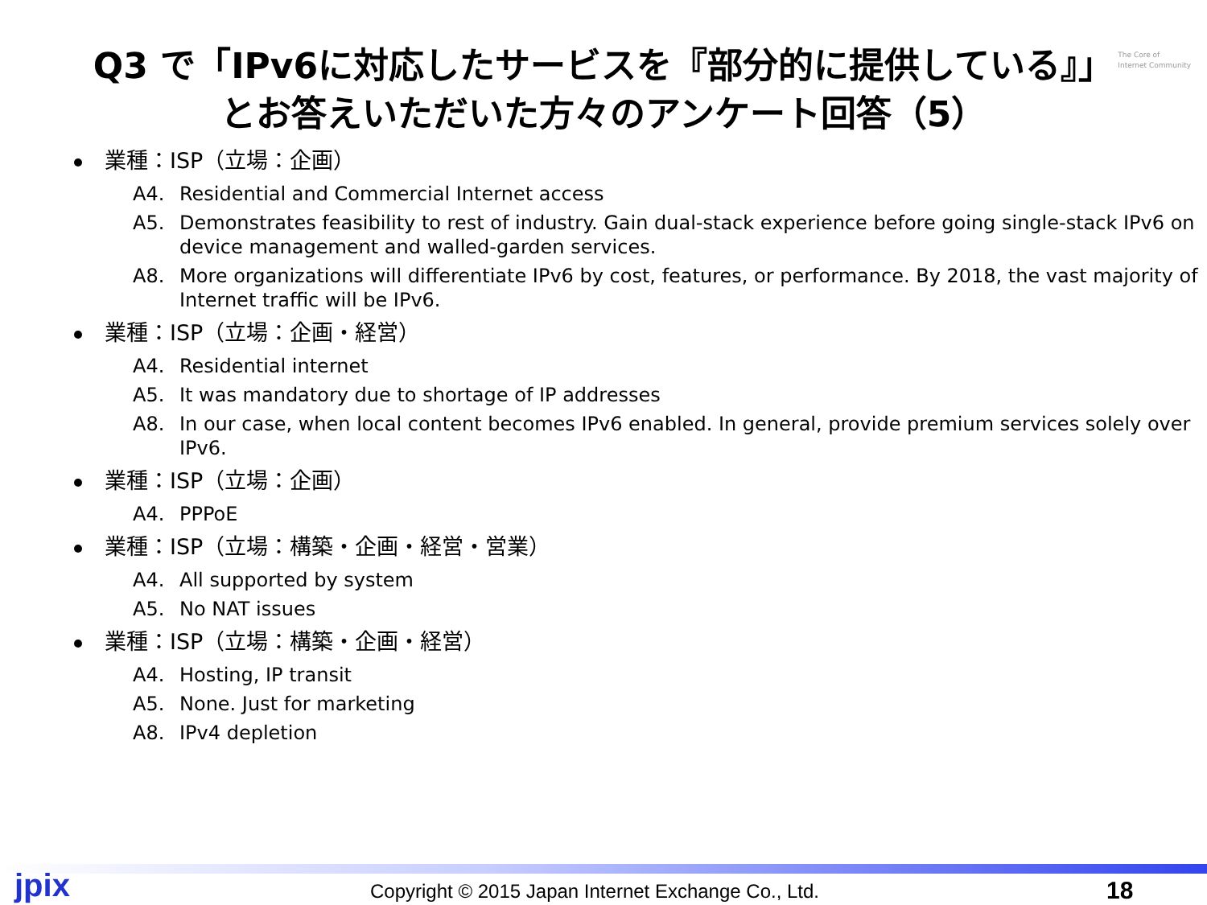The Core of
Internet Community
Q3 で「IPv6に対応したサービスを『部分的に提供している』」
とお答えいただいた方々のアンケート回答（5）
業種：ISP（立場：企画）
A4. Residential and Commercial Internet access
A5. Demonstrates feasibility to rest of industry. Gain dual-stack experience before going single-stack IPv6 on device management and walled-garden services.
A8. More organizations will differentiate IPv6 by cost, features, or performance. By 2018, the vast majority of Internet traffic will be IPv6.
業種：ISP（立場：企画・経営）
A4. Residential internet
A5. It was mandatory due to shortage of IP addresses
A8. In our case, when local content becomes IPv6 enabled. In general, provide premium services solely over IPv6.
業種：ISP（立場：企画）
A4. PPPoE
業種：ISP（立場：構築・企画・経営・営業）
A4. All supported by system
A5. No NAT issues
業種：ISP（立場：構築・企画・経営）
A4. Hosting, IP transit
A5. None. Just for marketing
A8. IPv4 depletion
jpix Copyright © 2015 Japan Internet Exchange Co., Ltd. 18